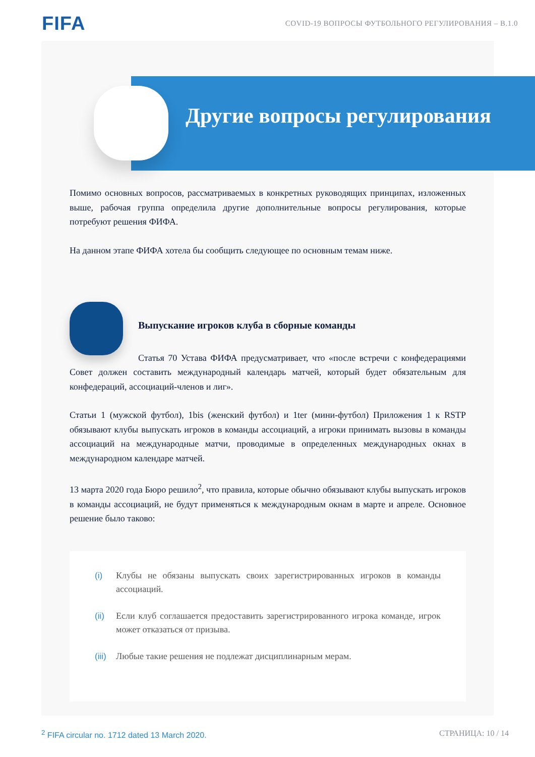FIFA
COVID-19 ВОПРОСЫ ФУТБОЛЬНОГО РЕГУЛИРОВАНИЯ – В.1.0
Другие вопросы регулирования
Помимо основных вопросов, рассматриваемых в конкретных руководящих принципах, изложенных выше, рабочая группа определила другие дополнительные вопросы регулирования, которые потребуют решения ФИФА.
На данном этапе ФИФА хотела бы сообщить следующее по основным темам ниже.
Выпускание игроков клуба в сборные команды
Статья 70 Устава ФИФА предусматривает, что «после встречи с конфедерациями Совет должен составить международный календарь матчей, который будет обязательным для конфедераций, ассоциаций-членов и лиг».
Статьи 1 (мужской футбол), 1bis (женский футбол) и 1ter (мини-футбол) Приложения 1 к RSTP обязывают клубы выпускать игроков в команды ассоциаций, а игроки принимать вызовы в команды ассоциаций на международные матчи, проводимые в определенных международных окнах в международном календаре матчей.
13 марта 2020 года Бюро решило<sup>2</sup>, что правила, которые обычно обязывают клубы выпускать игроков в команды ассоциаций, не будут применяться к международным окнам в марте и апреле. Основное решение было таково:
(i) Клубы не обязаны выпускать своих зарегистрированных игроков в команды ассоциаций.
(ii) Если клуб соглашается предоставить зарегистрированного игрока команде, игрок может отказаться от призыва.
(iii) Любые такие решения не подлежат дисциплинарным мерам.
<sup>2</sup> FIFA circular no. 1712 dated 13 March 2020. СТРАНИЦА: 10 / 14